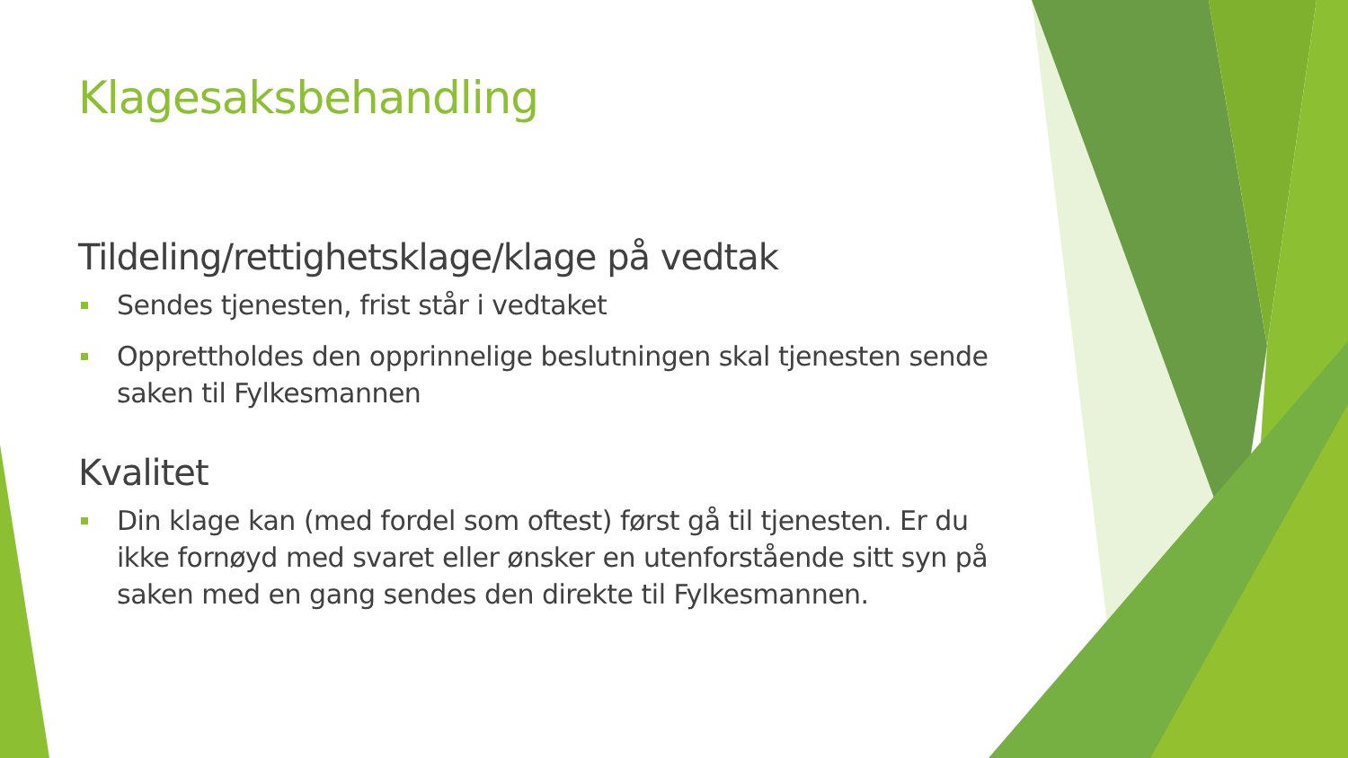Klagesaksbehandling
Tildeling/rettighetsklage/klage på vedtak
Sendes tjenesten, frist står i vedtaket
Opprettholdes den opprinnelige beslutningen skal tjenesten sende saken til Fylkesmannen
Kvalitet
Din klage kan (med fordel som oftest) først gå til tjenesten. Er du ikke fornøyd med svaret eller ønsker en utenforstående sitt syn på saken med en gang sendes den direkte til Fylkesmannen.